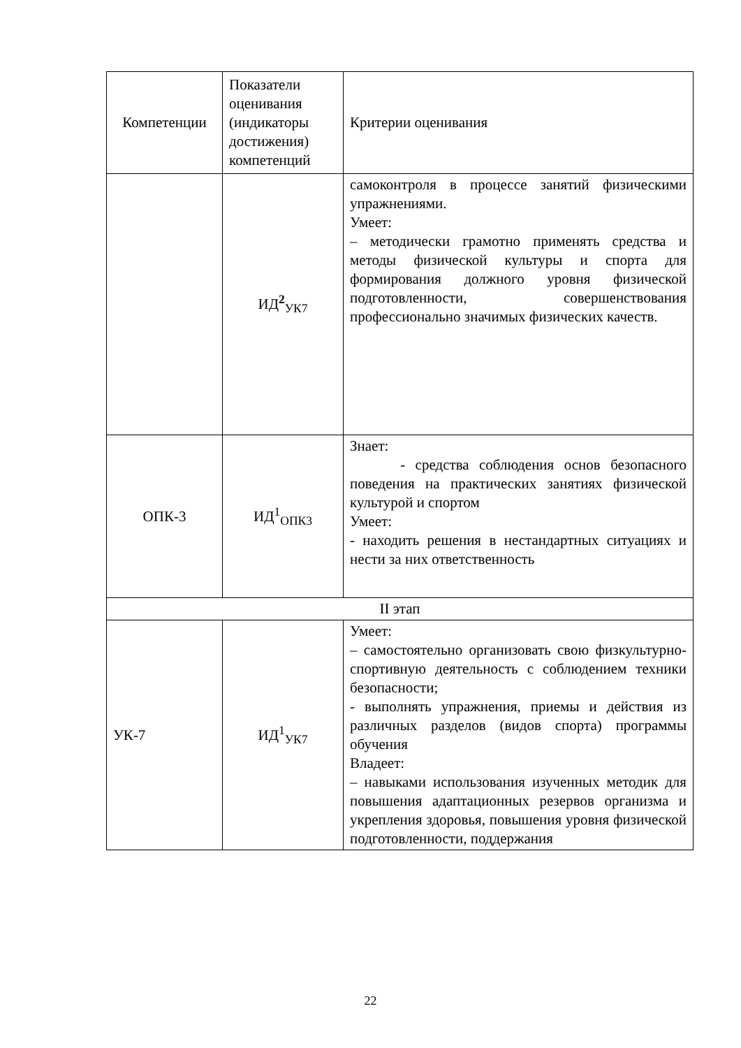| Компетенции | Показатели оценивания (индикаторы достижения) компетенций | Критерии оценивания |
| | ИД<sup>2</sup><sub>УК7</sub> | самоконтроля в процессе занятий физическими упражнениями. Умеет: – методически грамотно применять средства и методы физической культуры и спорта для формирования должного уровня физической подготовленности, совершенствования профессионально значимых физических качеств. |
| ОПК-3 | ИД<sup>1</sup><sub>ОПК3</sub> | Знает: - средства соблюдения основ безопасного поведения на практических занятиях физической культурой и спортом Умеет: - находить решения в нестандартных ситуациях и нести за них ответственность |
| II этап | | |
| УК-7 | ИД<sup>1</sup><sub>УК7</sub> | Умеет: – самостоятельно организовать свою физкультурно-спортивную деятельность с соблюдением техники безопасности; - выполнять упражнения, приемы и действия из различных разделов (видов спорта) программы обучения Владеет: – навыками использования изученных методик для повышения адаптационных резервов организма и укрепления здоровья, повышения уровня физической подготовленности, поддержания |
22